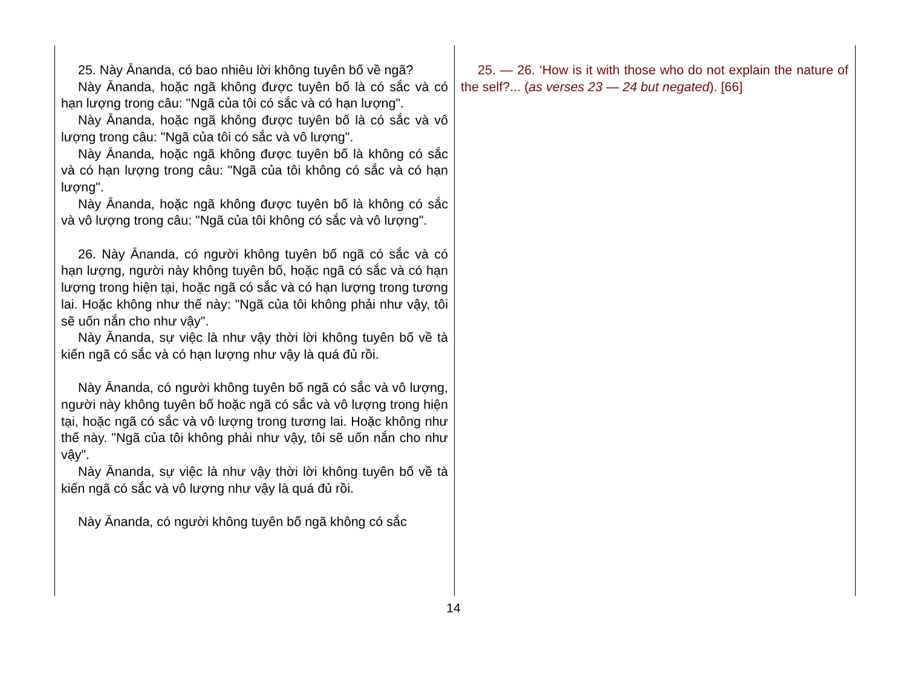25. Này Ānanda, có bao nhiêu lời không tuyên bố về ngã?
Này Ānanda, hoặc ngã không được tuyên bố là có sắc và có hạn lượng trong câu: "Ngã của tôi có sắc và có hạn lượng".
Này Ānanda, hoặc ngã không được tuyên bố là có sắc và vô lượng trong câu: "Ngã của tôi có sắc và vô lượng".
Này Ānanda, hoặc ngã không được tuyên bố là không có sắc và có hạn lượng trong câu: "Ngã của tôi không có sắc và có hạn lượng".
Này Ānanda, hoặc ngã không được tuyên bố là không có sắc và vô lượng trong câu: "Ngã của tôi không có sắc và vô lượng".
26. Này Ānanda, có người không tuyên bố ngã có sắc và có hạn lượng, người này không tuyên bố, hoặc ngã có sắc và có hạn lượng trong hiện tại, hoặc ngã có sắc và có hạn lượng trong tương lai. Hoặc không như thế này: "Ngã của tôi không phải như vậy, tôi sẽ uốn nắn cho như vậy".
Này Ānanda, sự việc là như vậy thời lời không tuyên bố về tà kiến ngã có sắc và có hạn lượng như vậy là quá đủ rồi.
Này Ānanda, có người không tuyên bố ngã có sắc và vô lượng, người này không tuyên bố hoặc ngã có sắc và vô lượng trong hiện tại, hoặc ngã có sắc và vô lượng trong tương lai. Hoặc không như thế này. "Ngã của tôi không phải như vậy, tôi sẽ uốn nắn cho như vậy".
Này Ānanda, sự việc là như vậy thời lời không tuyên bố về tà kiến ngã có sắc và vô lượng như vậy là quá đủ rồi.
Này Ānanda, có người không tuyên bố ngã không có sắc
25. — 26. ‘How is it with those who do not explain the nature of the self?... (as verses 23 — 24 but negated). [66]
14